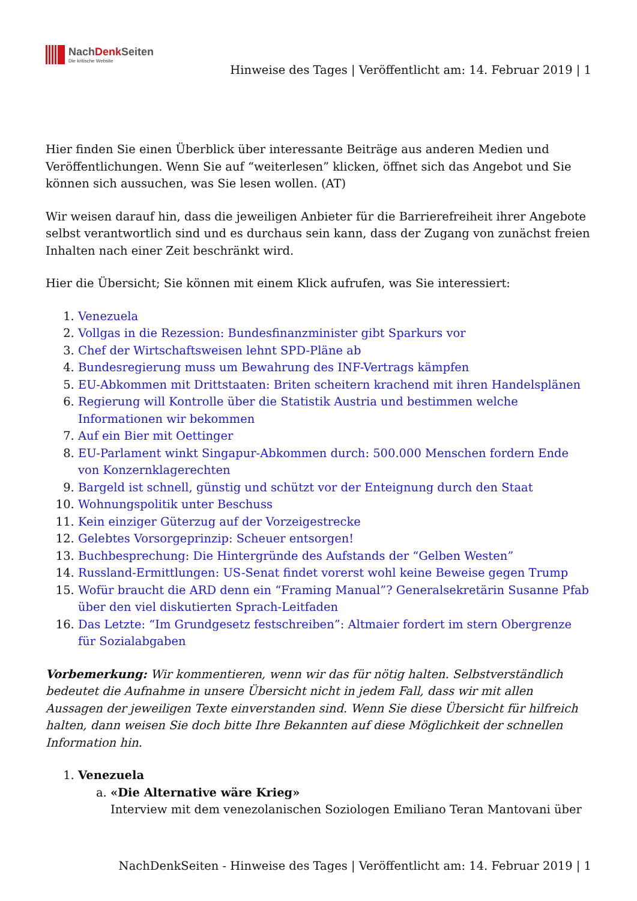NachDenk Seiten
Die kritische Website
Hinweise des Tages | Veröffentlicht am: 14. Februar 2019 | 1
Hier finden Sie einen Überblick über interessante Beiträge aus anderen Medien und Veröffentlichungen. Wenn Sie auf “weiterlesen” klicken, öffnet sich das Angebot und Sie können sich aussuchen, was Sie lesen wollen. (AT)
Wir weisen darauf hin, dass die jeweiligen Anbieter für die Barrierefreiheit ihrer Angebote selbst verantwortlich sind und es durchaus sein kann, dass der Zugang von zunächst freien Inhalten nach einer Zeit beschränkt wird.
Hier die Übersicht; Sie können mit einem Klick aufrufen, was Sie interessiert:
1. Venezuela
2. Vollgas in die Rezession: Bundesfinanzminister gibt Sparkurs vor
3. Chef der Wirtschaftsweisen lehnt SPD-Pläne ab
4. Bundesregierung muss um Bewahrung des INF-Vertrags kämpfen
5. EU-Abkommen mit Drittstaaten: Briten scheitern krachend mit ihren Handelsplänen
6. Regierung will Kontrolle über die Statistik Austria und bestimmen welche Informationen wir bekommen
7. Auf ein Bier mit Oettinger
8. EU-Parlament winkt Singapur-Abkommen durch: 500.000 Menschen fordern Ende von Konzernklagerechten
9. Bargeld ist schnell, günstig und schützt vor der Enteignung durch den Staat
10. Wohnungspolitik unter Beschuss
11. Kein einziger Güterzug auf der Vorzeigestrecke
12. Gelebtes Vorsorgeprinzip: Scheuer entsorgen!
13. Buchbesprechung: Die Hintergründe des Aufstands der “Gelben Westen”
14. Russland-Ermittlungen: US-Senat findet vorerst wohl keine Beweise gegen Trump
15. Wofür braucht die ARD denn ein “Framing Manual”? Generalsekretärin Susanne Pfab über den viel diskutierten Sprach-Leitfaden
16. Das Letzte: “Im Grundgesetz festschreiben”: Altmaier fordert im stern Obergrenze für Sozialabgaben
Vorbemerkung: Wir kommentieren, wenn wir das für nötig halten. Selbstverständlich bedeutet die Aufnahme in unsere Übersicht nicht in jedem Fall, dass wir mit allen Aussagen der jeweiligen Texte einverstanden sind. Wenn Sie diese Übersicht für hilfreich halten, dann weisen Sie doch bitte Ihre Bekannten auf diese Möglichkeit der schnellen Information hin.
1. Venezuela
a. «Die Alternative wäre Krieg»
Interview mit dem venezolanischen Soziologen Emiliano Teran Mantovani über
NachDenkSeiten - Hinweise des Tages | Veröffentlicht am: 14. Februar 2019 | 1